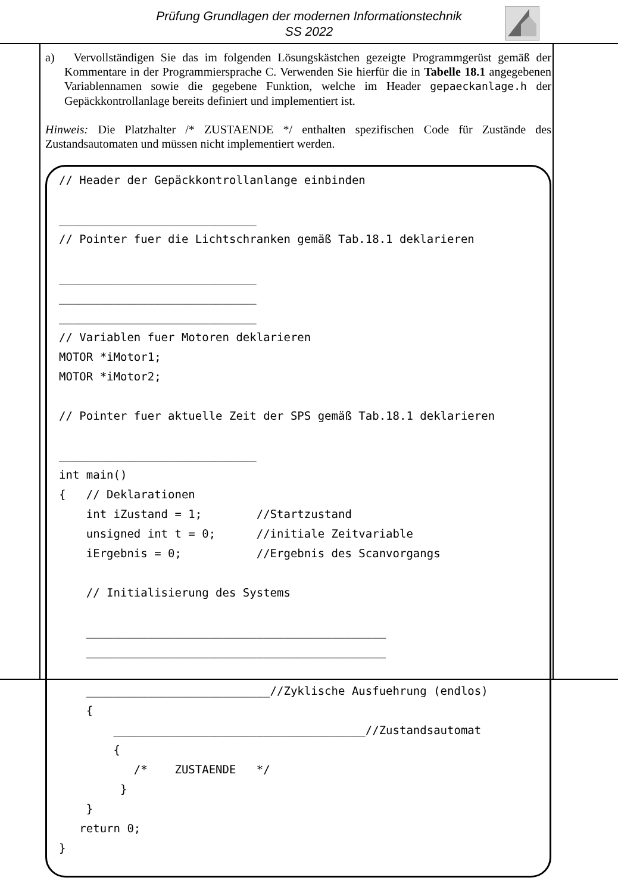Prüfung Grundlagen der modernen Informationstechnik
SS 2022
a) Vervollständigen Sie das im folgenden Lösungskästchen gezeigte Programmgerüst gemäß der Kommentare in der Programmiersprache C. Verwenden Sie hierfür die in Tabelle 18.1 angegebenen Variablennamen sowie die gegebene Funktion, welche im Header gepaeckanlage.h der Gepäckkontrollanlage bereits definiert und implementiert ist.
Hinweis: Die Platzhalter /* ZUSTAENDE */ enthalten spezifischen Code für Zustände des Zustandsautomaten und müssen nicht implementiert werden.
// Header der Gepäckkontrollanlange einbinden _____________________________ // Pointer fuer die Lichtschranken gemäß Tab.18.1 deklarieren _____________________________ _____________________________ _____________________________ // Variablen fuer Motoren deklarieren MOTOR *iMotor1; MOTOR *iMotor2; // Pointer fuer aktuelle Zeit der SPS gemäß Tab.18.1 deklarieren _____________________________ int main() { // Deklarationen int iZustand = 1; //Startzustand unsigned int t = 0; //initiale Zeitvariable iErgebnis = 0; //Ergebnis des Scanvorgangs // Initialisierung des Systems ____________________________________________ ____________________________________________ ___________________________//Zyklische Ausfuehrung (endlos) { _____________________________________//Zustandsautomat { /* ZUSTAENDE */ } } return 0; }